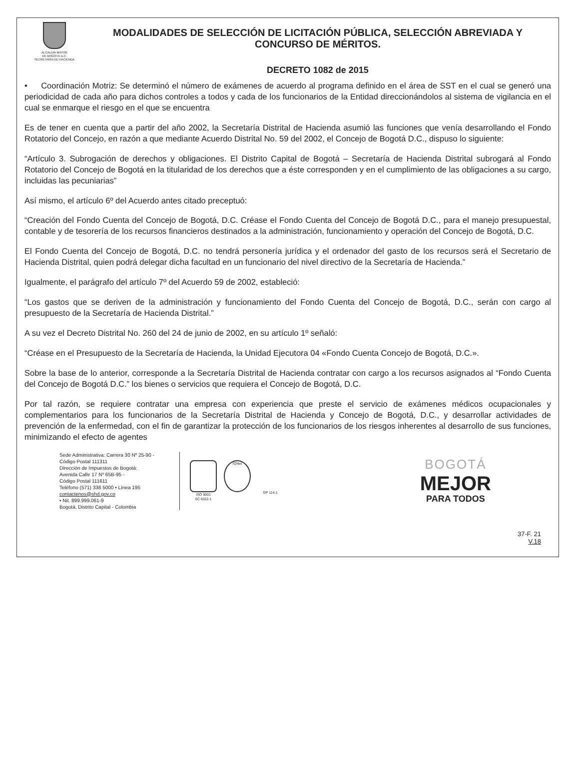ALCALDÍA MAYOR
DE BOGOTÁ D.C.
SECRETARÍA DE HACIENDA
MODALIDADES DE SELECCIÓN DE LICITACIÓN PÚBLICA, SELECCIÓN ABREVIADA Y CONCURSO DE MÉRITOS.
DECRETO 1082 de 2015
• Coordinación Motriz: Se determinó el número de exámenes de acuerdo al programa definido en el área de SST en el cual se generó una periodicidad de cada año para dichos controles a todos y cada de los funcionarios de la Entidad direccionándolos al sistema de vigilancia en el cual se enmarque el riesgo en el que se encuentra
Es de tener en cuenta que a partir del año 2002, la Secretaría Distrital de Hacienda asumió las funciones que venía desarrollando el Fondo Rotatorio del Concejo, en razón a que mediante Acuerdo Distrital No. 59 del 2002, el Concejo de Bogotá D.C., dispuso lo siguiente:
“Artículo 3. Subrogación de derechos y obligaciones. El Distrito Capital de Bogotá – Secretaría de Hacienda Distrital subrogará al Fondo Rotatorio del Concejo de Bogotá en la titularidad de los derechos que a éste corresponden y en el cumplimiento de las obligaciones a su cargo, incluidas las pecuniarias”
Así mismo, el artículo 6º del Acuerdo antes citado preceptuó:
“Creación del Fondo Cuenta del Concejo de Bogotá, D.C. Créase el Fondo Cuenta del Concejo de Bogotá D.C., para el manejo presupuestal, contable y de tesorería de los recursos financieros destinados a la administración, funcionamiento y operación del Concejo de Bogotá, D.C.
El Fondo Cuenta del Concejo de Bogotá, D.C. no tendrá personería jurídica y el ordenador del gasto de los recursos será el Secretario de Hacienda Distrital, quien podrá delegar dicha facultad en un funcionario del nivel directivo de la Secretaría de Hacienda.”
Igualmente, el parágrafo del artículo 7º del Acuerdo 59 de 2002, estableció:
“Los gastos que se deriven de la administración y funcionamiento del Fondo Cuenta del Concejo de Bogotá, D.C., serán con cargo al presupuesto de la Secretaría de Hacienda Distrital.”
A su vez el Decreto Distrital No. 260 del 24 de junio de 2002, en su artículo 1º señaló:
“Créase en el Presupuesto de la Secretaría de Hacienda, la Unidad Ejecutora 04 «Fondo Cuenta Concejo de Bogotá, D.C.».
Sobre la base de lo anterior, corresponde a la Secretaría Distrital de Hacienda contratar con cargo a los recursos asignados al “Fondo Cuenta del Concejo de Bogotá D.C.” los bienes o servicios que requiera el Concejo de Bogotá, D.C.
Por tal razón, se requiere contratar una empresa con experiencia que preste el servicio de exámenes médicos ocupacionales y complementarios para los funcionarios de la Secretaría Distrital de Hacienda y Concejo de Bogotá, D.C., y desarrollar actividades de prevención de la enfermedad, con el fin de garantizar la protección de los funcionarios de los riesgos inherentes al desarrollo de sus funciones, minimizando el efecto de agentes
Sede Administrativa: Carrera 30 Nº 25-90 -
Código Postal 111311
Dirección de Impuestos de Bogotá:
Avenida Calle 17 Nº 65B-95 -
Código Postal 111611
Teléfono (571) 338 5000 • Línea 195
contactenos@shd.gov.co
• Nit. 899.999.061-9
Bogotá, Distrito Capital - Colombia
ISO 9001
SC 6322-1
IQNet
GP 114-1
BOGOTÁ
MEJOR
PARA TODOS
37-F. 21
V.18